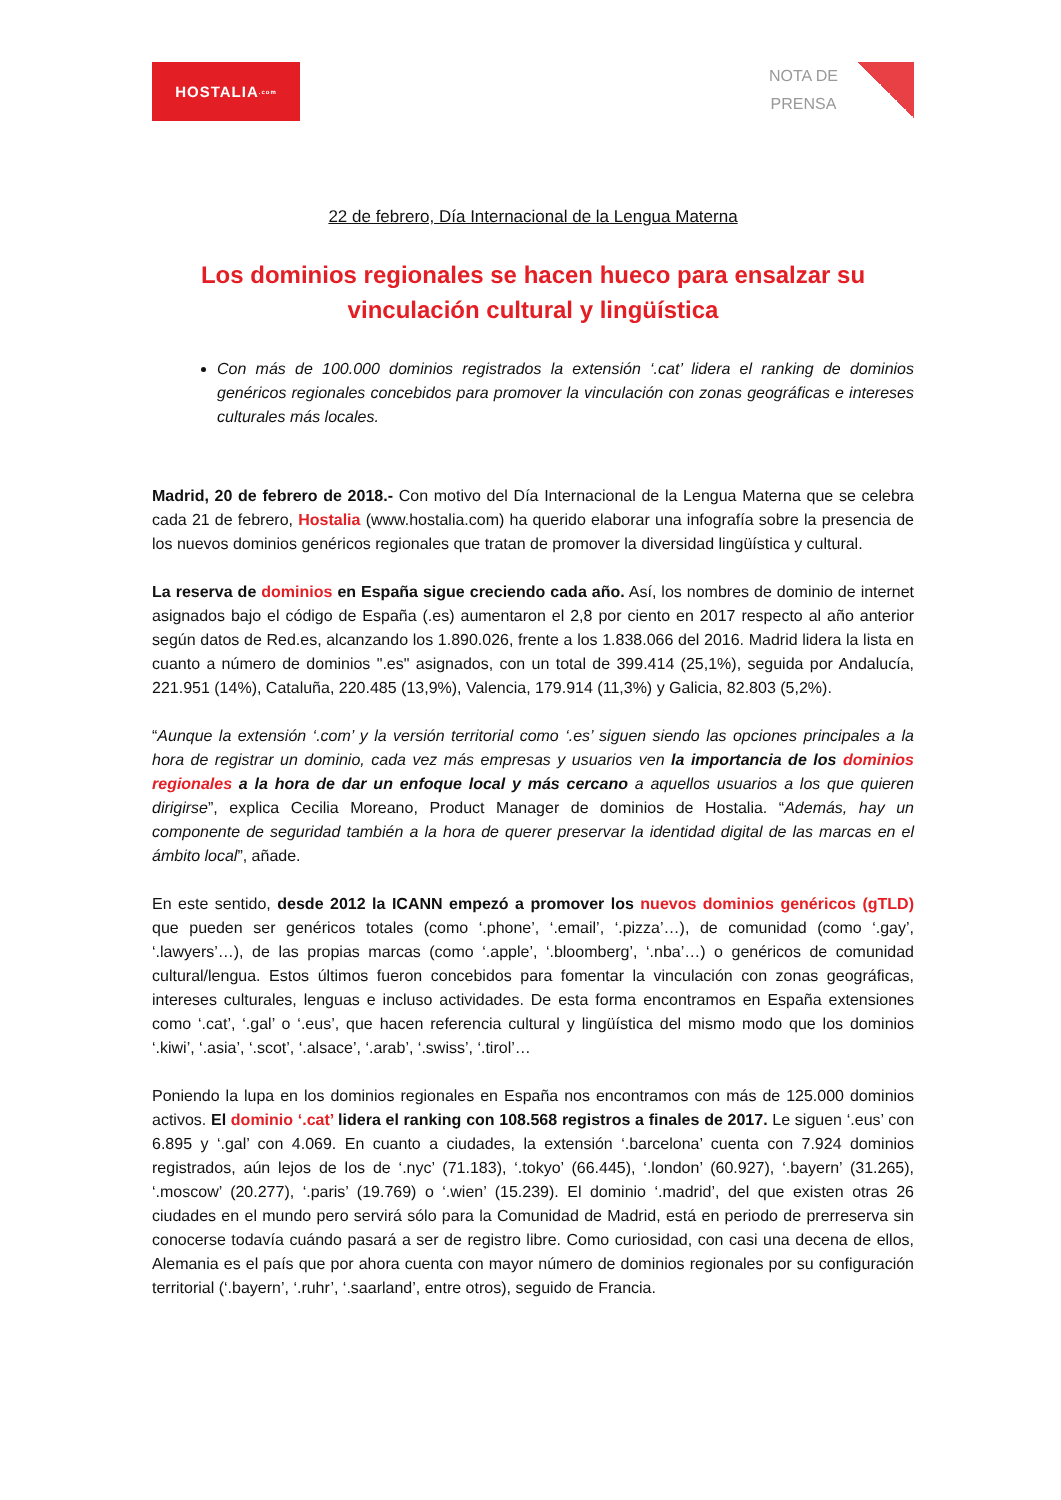HOSTALIA<sub>.com</sub>
NOTA DE
PRENSA
22 de febrero, Día Internacional de la Lengua Materna
Los dominios regionales se hacen hueco para ensalzar su vinculación cultural y lingüística
Con más de 100.000 dominios registrados la extensión ‘.cat’ lidera el ranking de dominios genéricos regionales concebidos para promover la vinculación con zonas geográficas e intereses culturales más locales.
Madrid, 20 de febrero de 2018.- Con motivo del Día Internacional de la Lengua Materna que se celebra cada 21 de febrero, Hostalia (www.hostalia.com) ha querido elaborar una infografía sobre la presencia de los nuevos dominios genéricos regionales que tratan de promover la diversidad lingüística y cultural.
La reserva de dominios en España sigue creciendo cada año. Así, los nombres de dominio de internet asignados bajo el código de España (.es) aumentaron el 2,8 por ciento en 2017 respecto al año anterior según datos de Red.es, alcanzando los 1.890.026, frente a los 1.838.066 del 2016. Madrid lidera la lista en cuanto a número de dominios ".es" asignados, con un total de 399.414 (25,1%), seguida por Andalucía, 221.951 (14%), Cataluña, 220.485 (13,9%), Valencia, 179.914 (11,3%) y Galicia, 82.803 (5,2%).
“Aunque la extensión ‘.com’ y la versión territorial como ‘.es’ siguen siendo las opciones principales a la hora de registrar un dominio, cada vez más empresas y usuarios ven la importancia de los dominios regionales a la hora de dar un enfoque local y más cercano a aquellos usuarios a los que quieren dirigirse”, explica Cecilia Moreano, Product Manager de dominios de Hostalia. “Además, hay un componente de seguridad también a la hora de querer preservar la identidad digital de las marcas en el ámbito local”, añade.
En este sentido, desde 2012 la ICANN empezó a promover los nuevos dominios genéricos (gTLD) que pueden ser genéricos totales (como ‘.phone’, ‘.email’, ‘.pizza’…), de comunidad (como ‘.gay’, ‘.lawyers’…), de las propias marcas (como ‘.apple’, ‘.bloomberg’, ‘.nba’…) o genéricos de comunidad cultural/lengua. Estos últimos fueron concebidos para fomentar la vinculación con zonas geográficas, intereses culturales, lenguas e incluso actividades. De esta forma encontramos en España extensiones como ‘.cat’, ‘.gal’ o ‘.eus’, que hacen referencia cultural y lingüística del mismo modo que los dominios ‘.kiwi’, ‘.asia’, ‘.scot’, ‘.alsace’, ‘.arab’, ‘.swiss’, ‘.tirol’…
Poniendo la lupa en los dominios regionales en España nos encontramos con más de 125.000 dominios activos. El dominio ‘.cat’ lidera el ranking con 108.568 registros a finales de 2017. Le siguen ‘.eus’ con 6.895 y ‘.gal’ con 4.069. En cuanto a ciudades, la extensión ‘.barcelona’ cuenta con 7.924 dominios registrados, aún lejos de los de ‘.nyc’ (71.183), ‘.tokyo’ (66.445), ‘.london’ (60.927), ‘.bayern’ (31.265), ‘.moscow’ (20.277), ‘.paris’ (19.769) o ‘.wien’ (15.239). El dominio ‘.madrid’, del que existen otras 26 ciudades en el mundo pero servirá sólo para la Comunidad de Madrid, está en periodo de prerreserva sin conocerse todavía cuándo pasará a ser de registro libre. Como curiosidad, con casi una decena de ellos, Alemania es el país que por ahora cuenta con mayor número de dominios regionales por su configuración territorial (‘.bayern’, ‘.ruhr’, ‘.saarland’, entre otros), seguido de Francia.